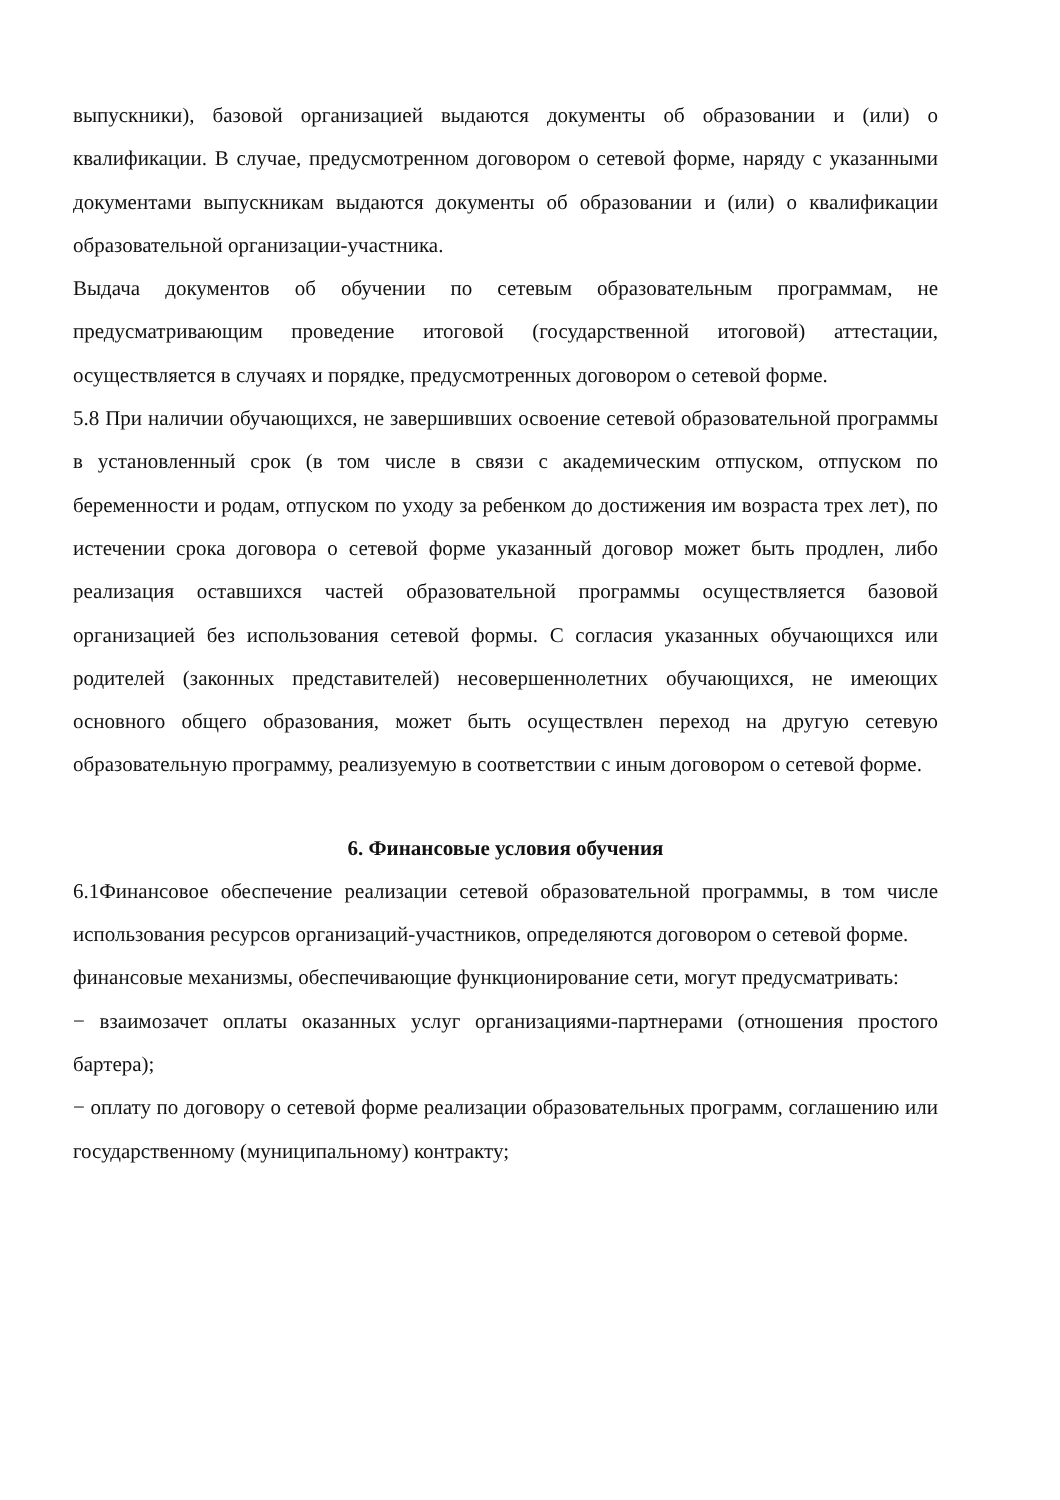выпускники), базовой организацией выдаются документы об образовании и (или) о квалификации. В случае, предусмотренном договором о сетевой форме, наряду с указанными документами выпускникам выдаются документы об образовании и (или) о квалификации образовательной организации-участника.
Выдача документов об обучении по сетевым образовательным программам, не предусматривающим проведение итоговой (государственной итоговой) аттестации, осуществляется в случаях и порядке, предусмотренных договором о сетевой форме.
5.8 При наличии обучающихся, не завершивших освоение сетевой образовательной программы в установленный срок (в том числе в связи с академическим отпуском, отпуском по беременности и родам, отпуском по уходу за ребенком до достижения им возраста трех лет), по истечении срока договора о сетевой форме указанный договор может быть продлен, либо реализация оставшихся частей образовательной программы осуществляется базовой организацией без использования сетевой формы. С согласия указанных обучающихся или родителей (законных представителей) несовершеннолетних обучающихся, не имеющих основного общего образования, может быть осуществлен переход на другую сетевую образовательную программу, реализуемую в соответствии с иным договором о сетевой форме.
6. Финансовые условия обучения
6.1Финансовое обеспечение реализации сетевой образовательной программы, в том числе использования ресурсов организаций-участников, определяются договором о сетевой форме.
финансовые механизмы, обеспечивающие функционирование сети, могут предусматривать:
− взаимозачет оплаты оказанных услуг организациями-партнерами (отношения простого бартера);
− оплату по договору о сетевой форме реализации образовательных программ, соглашению или государственному (муниципальному) контракту;